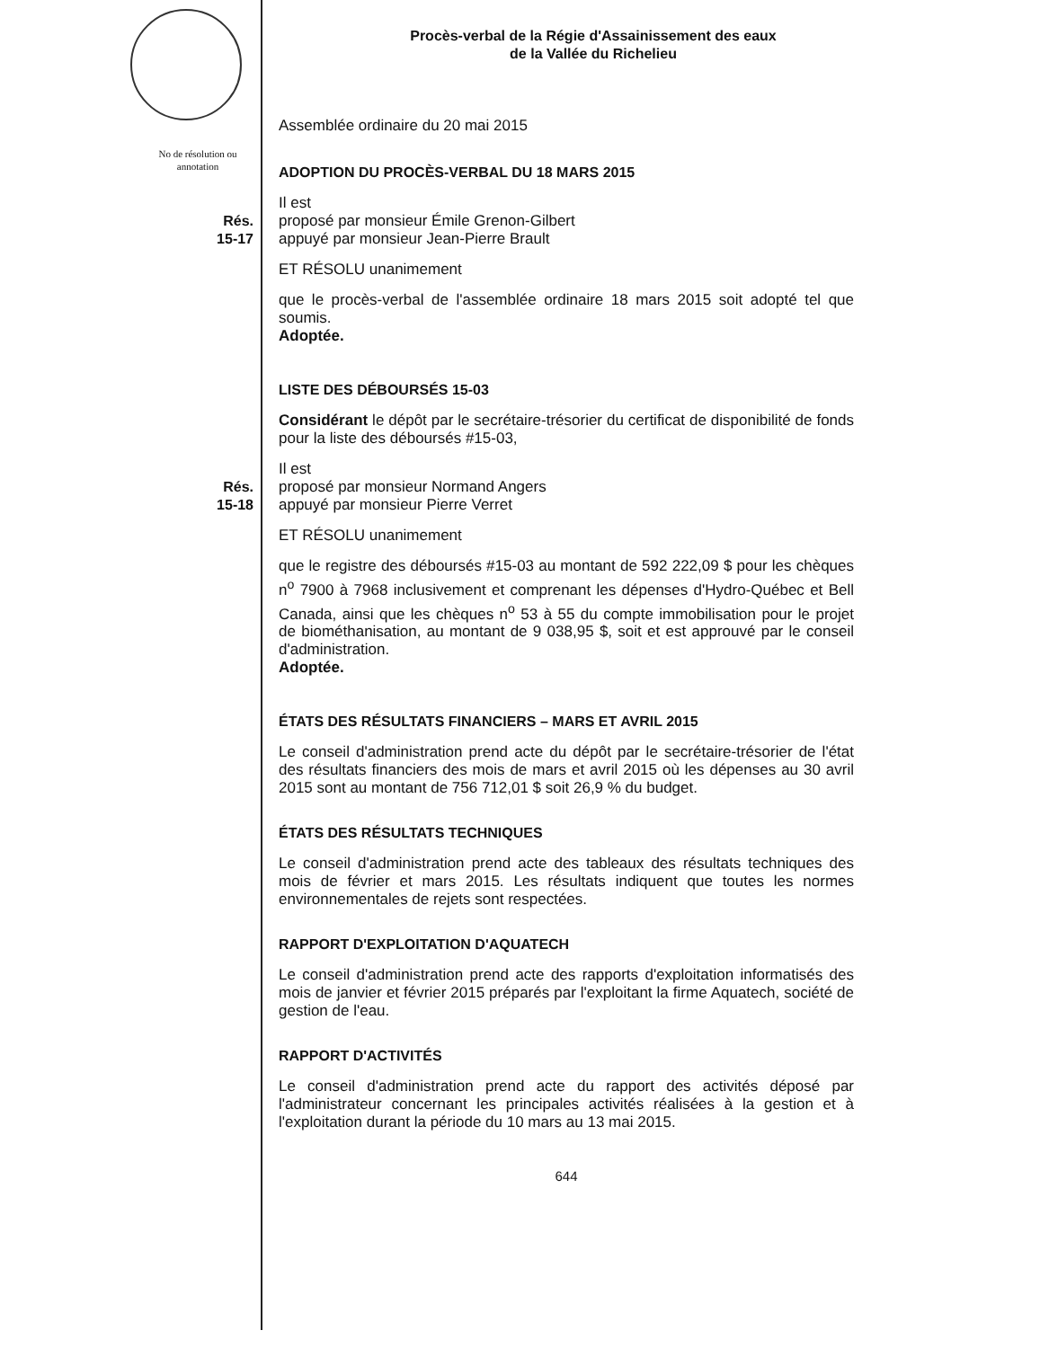Procès-verbal de la Régie d'Assainissement des eaux
de la Vallée du Richelieu
Assemblée ordinaire du 20 mai 2015
No de résolution ou annotation
ADOPTION DU PROCÈS-VERBAL DU 18 MARS 2015
Rés.
15-17
Il est
proposé par monsieur Émile Grenon-Gilbert
appuyé par monsieur Jean-Pierre Brault
ET RÉSOLU unanimement
que le procès-verbal de l'assemblée ordinaire 18 mars 2015 soit adopté tel que soumis.
Adoptée.
LISTE DES DÉBOURSÉS 15-03
Considérant le dépôt par le secrétaire-trésorier du certificat de disponibilité de fonds pour la liste des déboursés #15-03,
Rés.
15-18
Il est
proposé par monsieur Normand Angers
appuyé par monsieur Pierre Verret
ET RÉSOLU unanimement
que le registre des déboursés #15-03 au montant de 592 222,09 $ pour les chèques n<sup>o</sup> 7900 à 7968 inclusivement et comprenant les dépenses d'Hydro-Québec et Bell Canada, ainsi que les chèques n<sup>o</sup> 53 à 55 du compte immobilisation pour le projet de biométhanisation, au montant de 9 038,95 $, soit et est approuvé par le conseil d'administration.
Adoptée.
ÉTATS DES RÉSULTATS FINANCIERS – MARS ET AVRIL 2015
Le conseil d'administration prend acte du dépôt par le secrétaire-trésorier de l'état des résultats financiers des mois de mars et avril 2015 où les dépenses au 30 avril 2015 sont au montant de 756 712,01 $ soit 26,9 % du budget.
ÉTATS DES RÉSULTATS TECHNIQUES
Le conseil d'administration prend acte des tableaux des résultats techniques des mois de février et mars 2015. Les résultats indiquent que toutes les normes environnementales de rejets sont respectées.
RAPPORT D'EXPLOITATION D'AQUATECH
Le conseil d'administration prend acte des rapports d'exploitation informatisés des mois de janvier et février 2015 préparés par l'exploitant la firme Aquatech, société de gestion de l'eau.
RAPPORT D'ACTIVITÉS
Le conseil d'administration prend acte du rapport des activités déposé par l'administrateur concernant les principales activités réalisées à la gestion et à l'exploitation durant la période du 10 mars au 13 mai 2015.
644